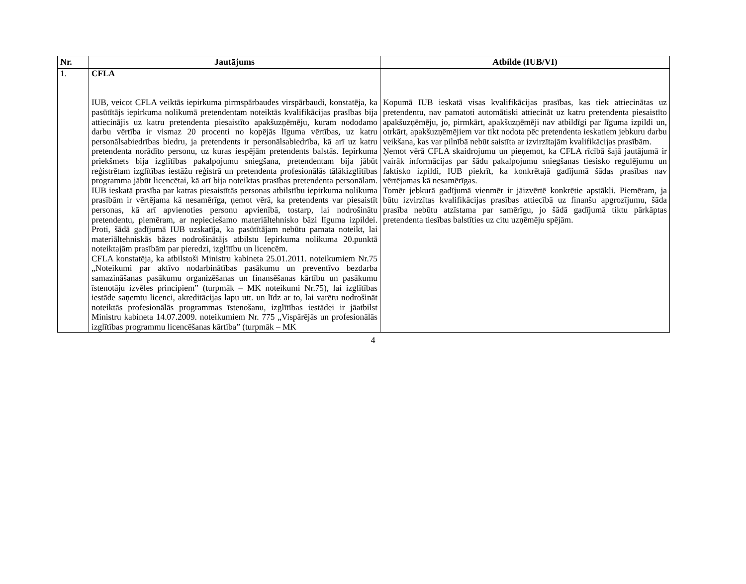| Nr. | Jautājums | Atbilde (IUB/VI) |
| --- | --- | --- |
| 1. | CFLA IUB, veicot CFLA veiktās iepirkuma pirmspārbaudes virspārbaudi, konstatēja, ka pasūtītājs iepirkuma nolikumā pretendentam noteiktās kvalifikācijas prasības bija attiecinājis uz katru pretendenta piesaistīto apakšuzņēmēju, kuram nododamo darbu vērtība ir vismaz 20 procenti no kopējās līguma vērtības, uz katru personālsabiedrības biedru, ja pretendents ir personālsabiedrība, kā arī uz katru pretendenta norādīto personu, uz kuras iespējām pretendents balstās. Iepirkuma priekšmets bija izglītības pakalpojumu sniegšana, pretendentam bija jābūt reģistrētam izglītības iestāžu reģistrā un pretendenta profesionālās tālākizglītības programma jābūt licencētai, kā arī bija noteiktas prasības pretendenta personālam. IUB ieskatā prasība par katras piesaistītās personas atbilstību iepirkuma nolikuma prasībām ir vērtējama kā nesamērīga, ņemot vērā, ka pretendents var piesaistīt personas, kā arī apvienoties personu apvienībā, tostarp, lai nodrošinātu pretendentu, piemēram, ar nepieciešamo materiāltehnisko bāzi līguma izpildei. Proti, šādā gadījumā IUB uzskatīja, ka pasūtītājam nebūtu pamata noteikt, lai materiāltehniskās bāzes nodrošinātājs atbilstu Iepirkuma nolikuma 20.punktā noteiktajām prasībām par pieredzi, izglītību un licencēm. CFLA konstatēja, ka atbilstoši Ministru kabineta 25.01.2011. noteikumiem Nr.75 „Noteikumi par aktīvo nodarbinātības pasākumu un preventīvo bezdarba samazināšanas pasākumu organizēšanas un finansēšanas kārtību un pasākumu īstenotāju izvēles principiem” (turpmāk – MK noteikumi Nr.75), lai izglītības iestāde saņemtu licenci, akreditācijas lapu utt. un līdz ar to, lai varētu nodrošināt noteiktās profesionālās programmas īstenošanu, izglītības iestādei ir jāatbilst Ministru kabineta 14.07.2009. noteikumiem Nr. 775 „Vispārējās un profesionālās izglītības programmu licencēšanas kārtība” (turpmāk – MK | Kopumā IUB ieskatā visas kvalifikācijas prasības, kas tiek attiecinātas uz pretendentu, nav pamatoti automātiski attiecināt uz katru pretendenta piesaistīto apakšuzņēmēju, jo, pirmkārt, apakšuzņēmēji nav atbildīgi par līguma izpildi un, otrkārt, apakšuzņēmējiem var tikt nodota pēc pretendenta ieskatiem jebkuru darbu veikšana, kas var pilnībā nebūt saistīta ar izvirzītajām kvalifikācijas prasībām. Ņemot vērā CFLA skaidrojumu un pieņemot, ka CFLA rīcībā šajā jautājumā ir vairāk informācijas par šādu pakalpojumu sniegšanas tiesisko regulējumu un faktisko izpildi, IUB piekrīt, ka konkrētajā gadījumā šādas prasības nav vērtējamas kā nesamērīgas. Tomēr jebkurā gadījumā vienmēr ir jāizvērtē konkrētie apstākļi. Piemēram, ja būtu izvirzītas kvalifikācijas prasības attiecībā uz finanšu apgrozījumu, šāda prasība nebūtu atzīstama par samērīgu, jo šādā gadījumā tiktu pārkāptas pretendenta tiesības balstīties uz citu uzņēmēju spējām. |
4